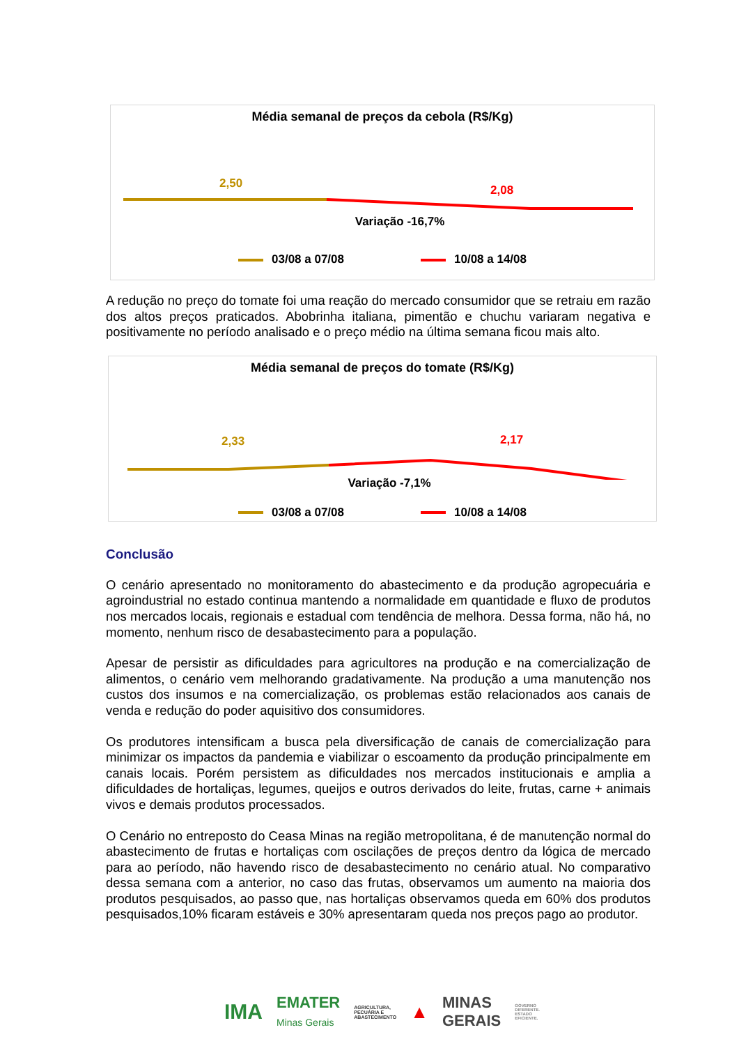Média semanal de preços da cebola (R$/Kg)
2,50
2,08
Variação -16,7%
03/08 a 07/08 10/08 a 14/08
A redução no preço do tomate foi uma reação do mercado consumidor que se retraiu em razão dos altos preços praticados. Abobrinha italiana, pimentão e chuchu variaram negativa e positivamente no período analisado e o preço médio na última semana ficou mais alto.
Média semanal de preços do tomate (R$/Kg)
2,33
2,17
Variação -7,1%
03/08 a 07/08 10/08 a 14/08
Conclusão
O cenário apresentado no monitoramento do abastecimento e da produção agropecuária e agroindustrial no estado continua mantendo a normalidade em quantidade e fluxo de produtos nos mercados locais, regionais e estadual com tendência de melhora. Dessa forma, não há, no momento, nenhum risco de desabastecimento para a população.
Apesar de persistir as dificuldades para agricultores na produção e na comercialização de alimentos, o cenário vem melhorando gradativamente. Na produção a uma manutenção nos custos dos insumos e na comercialização, os problemas estão relacionados aos canais de venda e redução do poder aquisitivo dos consumidores.
Os produtores intensificam a busca pela diversificação de canais de comercialização para minimizar os impactos da pandemia e viabilizar o escoamento da produção principalmente em canais locais. Porém persistem as dificuldades nos mercados institucionais e amplia a dificuldades de hortaliças, legumes, queijos e outros derivados do leite, frutas, carne + animais vivos e demais produtos processados.
O Cenário no entreposto do Ceasa Minas na região metropolitana, é de manutenção normal do abastecimento de frutas e hortaliças com oscilações de preços dentro da lógica de mercado para ao período, não havendo risco de desabastecimento no cenário atual. No comparativo dessa semana com a anterior, no caso das frutas, observamos um aumento na maioria dos produtos pesquisados, ao passo que, nas hortaliças observamos queda em 60% dos produtos pesquisados,10% ficaram estáveis e 30% apresentaram queda nos preços pago ao produtor.
IMA
EMATER
Minas Gerais
AGRICULTURA,
PECUÁRIA E
ABASTECIMENTO
▲
MINAS
GERAIS
GOVERNO
DIFERENTE.
ESTADO
EFICIENTE.